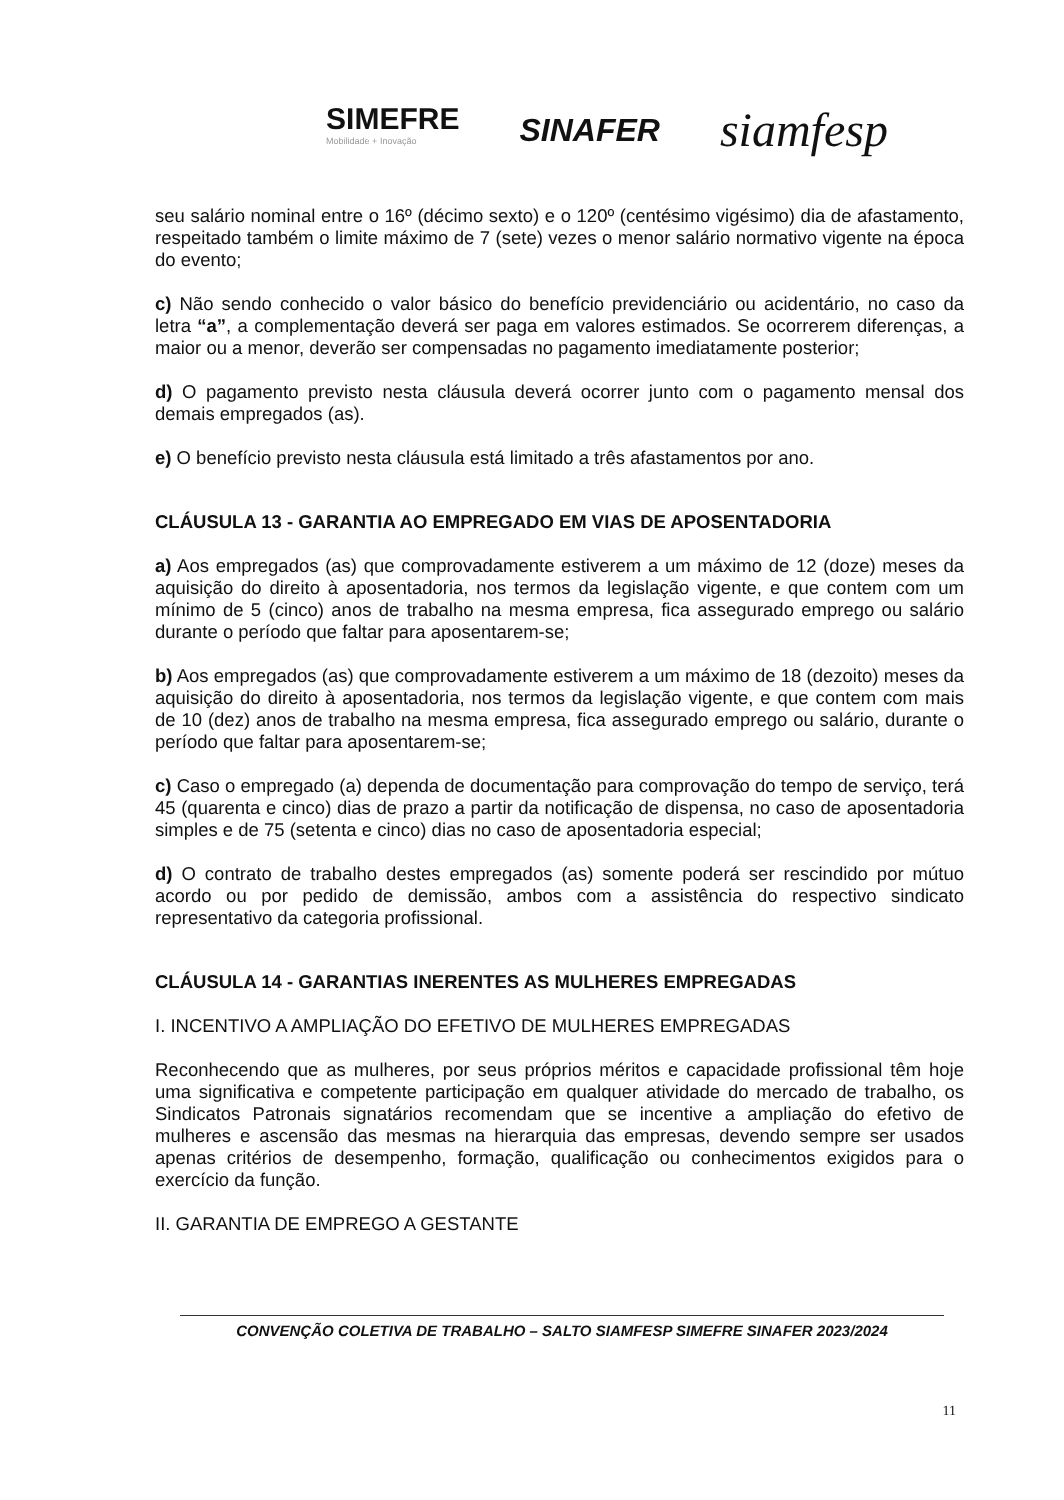SIMEFRE
Mobilidade + Inovação
SINAFER
siamfesp
seu salário nominal entre o 16º (décimo sexto) e o 120º (centésimo vigésimo) dia de afastamento, respeitado também o limite máximo de 7 (sete) vezes o menor salário normativo vigente na época do evento;
c) Não sendo conhecido o valor básico do benefício previdenciário ou acidentário, no caso da letra “a”, a complementação deverá ser paga em valores estimados. Se ocorrerem diferenças, a maior ou a menor, deverão ser compensadas no pagamento imediatamente posterior;
d) O pagamento previsto nesta cláusula deverá ocorrer junto com o pagamento mensal dos demais empregados (as).
e) O benefício previsto nesta cláusula está limitado a três afastamentos por ano.
CLÁUSULA 13 - GARANTIA AO EMPREGADO EM VIAS DE APOSENTADORIA
a) Aos empregados (as) que comprovadamente estiverem a um máximo de 12 (doze) meses da aquisição do direito à aposentadoria, nos termos da legislação vigente, e que contem com um mínimo de 5 (cinco) anos de trabalho na mesma empresa, fica assegurado emprego ou salário durante o período que faltar para aposentarem-se;
b) Aos empregados (as) que comprovadamente estiverem a um máximo de 18 (dezoito) meses da aquisição do direito à aposentadoria, nos termos da legislação vigente, e que contem com mais de 10 (dez) anos de trabalho na mesma empresa, fica assegurado emprego ou salário, durante o período que faltar para aposentarem-se;
c) Caso o empregado (a) dependa de documentação para comprovação do tempo de serviço, terá 45 (quarenta e cinco) dias de prazo a partir da notificação de dispensa, no caso de aposentadoria simples e de 75 (setenta e cinco) dias no caso de aposentadoria especial;
d) O contrato de trabalho destes empregados (as) somente poderá ser rescindido por mútuo acordo ou por pedido de demissão, ambos com a assistência do respectivo sindicato representativo da categoria profissional.
CLÁUSULA 14 - GARANTIAS INERENTES AS MULHERES EMPREGADAS
I. INCENTIVO A AMPLIAÇÃO DO EFETIVO DE MULHERES EMPREGADAS
Reconhecendo que as mulheres, por seus próprios méritos e capacidade profissional têm hoje uma significativa e competente participação em qualquer atividade do mercado de trabalho, os Sindicatos Patronais signatários recomendam que se incentive a ampliação do efetivo de mulheres e ascensão das mesmas na hierarquia das empresas, devendo sempre ser usados apenas critérios de desempenho, formação, qualificação ou conhecimentos exigidos para o exercício da função.
II. GARANTIA DE EMPREGO A GESTANTE
CONVENÇÃO COLETIVA DE TRABALHO – SALTO SIAMFESP SIMEFRE SINAFER 2023/2024
11